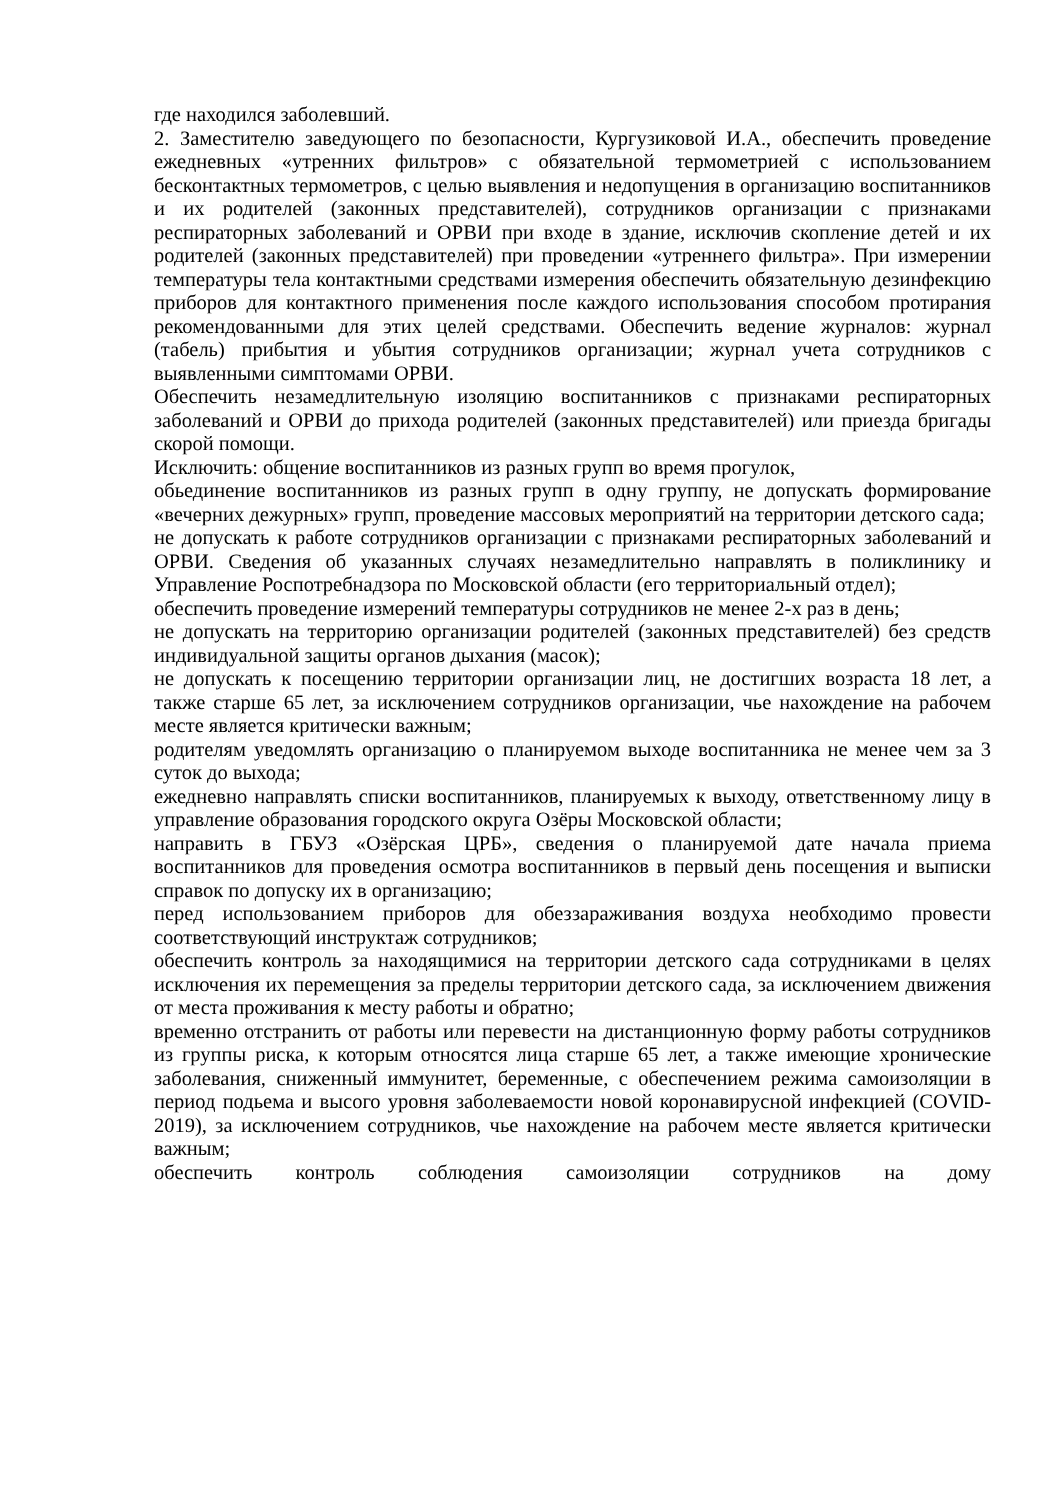где находился заболевший.
2. Заместителю заведующего по безопасности, Кургузиковой И.А., обеспечить проведение ежедневных «утренних фильтров» с обязательной термометрией с использованием бесконтактных термометров, с целью выявления и недопущения в организацию воспитанников и их родителей (законных представителей), сотрудников организации с признаками респираторных заболеваний и ОРВИ при входе в здание, исключив скопление детей и их родителей (законных представителей) при проведении «утреннего фильтра». При измерении температуры тела контактными средствами измерения обеспечить обязательную дезинфекцию приборов для контактного применения после каждого использования способом протирания рекомендованными для этих целей средствами. Обеспечить ведение журналов: журнал (табель) прибытия и убытия сотрудников организации; журнал учета сотрудников с выявленными симптомами ОРВИ.
Обеспечить незамедлительную изоляцию воспитанников с признаками респираторных заболеваний и ОРВИ до прихода родителей (законных представителей) или приезда бригады скорой помощи.
Исключить: общение воспитанников из разных групп во время прогулок,
обьединение воспитанников из разных групп в одну группу, не допускать формирование «вечерних дежурных» групп, проведение массовых мероприятий на территории детского сада;
не допускать к работе сотрудников организации с признаками респираторных заболеваний и ОРВИ. Сведения об указанных случаях незамедлительно направлять в поликлинику и Управление Роспотребнадзора по Московской области (его территориальный отдел);
обеспечить проведение измерений температуры сотрудников не менее 2-х раз в день;
не допускать на территорию организации родителей (законных представителей) без средств индивидуальной защиты органов дыхания (масок);
не допускать к посещению территории организации лиц, не достигших возраста 18 лет, а также старше 65 лет, за исключением сотрудников организации, чье нахождение на рабочем месте является критически важным;
родителям уведомлять организацию о планируемом выходе воспитанника не менее чем за 3 суток до выхода;
ежедневно направлять списки воспитанников, планируемых к выходу, ответственному лицу в управление образования городского округа Озёры Московской области;
направить в ГБУЗ «Озёрская ЦРБ», сведения о планируемой дате начала приема воспитанников для проведения осмотра воспитанников в первый день посещения и выписки справок по допуску их в организацию;
перед использованием приборов для обеззараживания воздуха необходимо провести соответствующий инструктаж сотрудников;
обеспечить контроль за находящимися на территории детского сада сотрудниками в целях исключения их перемещения за пределы территории детского сада, за исключением движения от места проживания к месту работы и обратно;
временно отстранить от работы или перевести на дистанционную форму работы сотрудников из группы риска, к которым относятся лица старше 65 лет, а также имеющие хронические заболевания, сниженный иммунитет, беременные, с обеспечением режима самоизоляции в период подьема и высого уровня заболеваемости новой коронавирусной инфекцией (COVID-2019), за исключением сотрудников, чье нахождение на рабочем месте является критически важным;
обеспечить контроль соблюдения самоизоляции сотрудников на дому